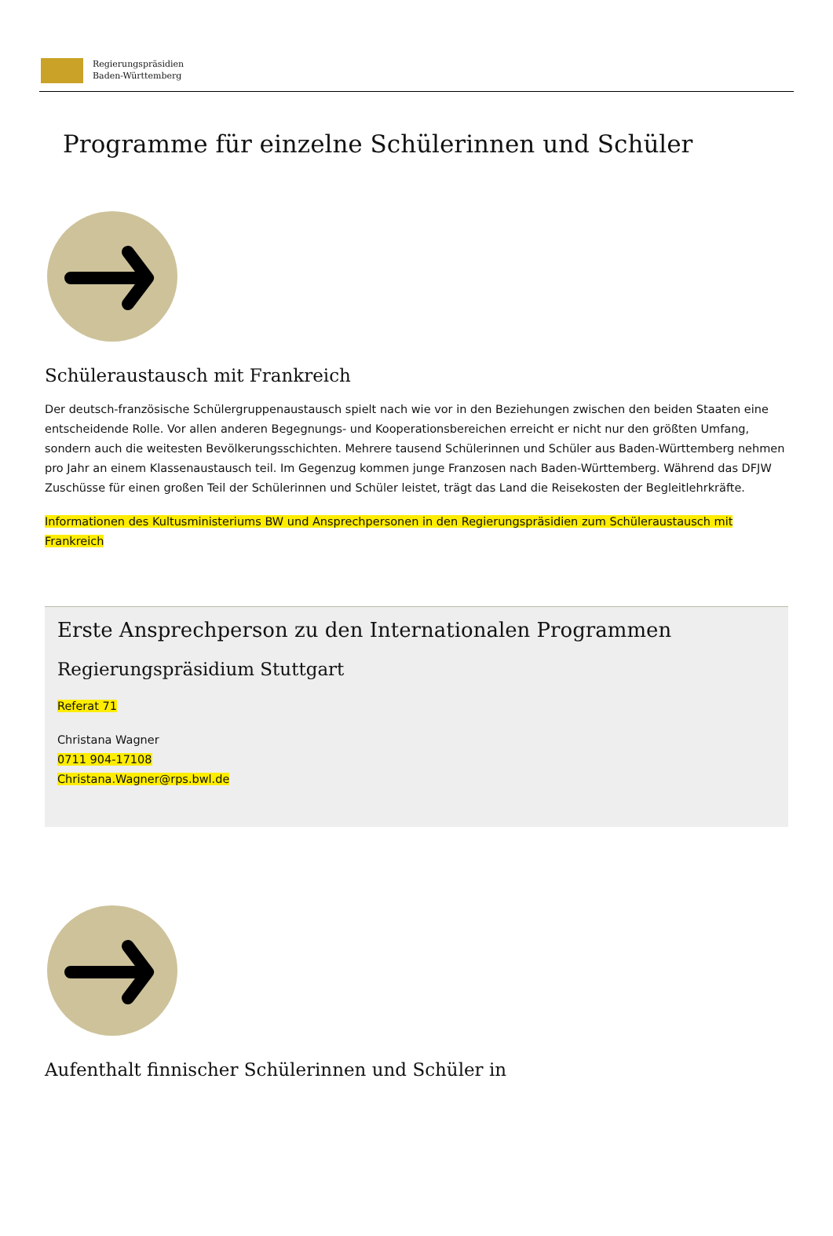Regierungspräsidien
Baden-Württemberg
Programme für einzelne Schülerinnen und Schüler
Schüleraustausch mit Frankreich
Der deutsch-französische Schülergruppenaustausch spielt nach wie vor in den Beziehungen zwischen den beiden Staaten eine entscheidende Rolle. Vor allen anderen Begegnungs- und Kooperationsbereichen erreicht er nicht nur den größten Umfang, sondern auch die weitesten Bevölkerungsschichten. Mehrere tausend Schülerinnen und Schüler aus Baden-Württemberg nehmen pro Jahr an einem Klassenaustausch teil. Im Gegenzug kommen junge Franzosen nach Baden-Württemberg. Während das DFJW Zuschüsse für einen großen Teil der Schülerinnen und Schüler leistet, trägt das Land die Reisekosten der Begleitlehrkräfte.
Informationen des Kultusministeriums BW und Ansprechpersonen in den Regierungspräsidien zum Schüleraustausch mit Frankreich
Erste Ansprechperson zu den Internationalen Programmen
Regierungspräsidium Stuttgart
Referat 71
Christana Wagner
0711 904-17108
Christana.Wagner@rps.bwl.de
Aufenthalt finnischer Schülerinnen und Schüler in